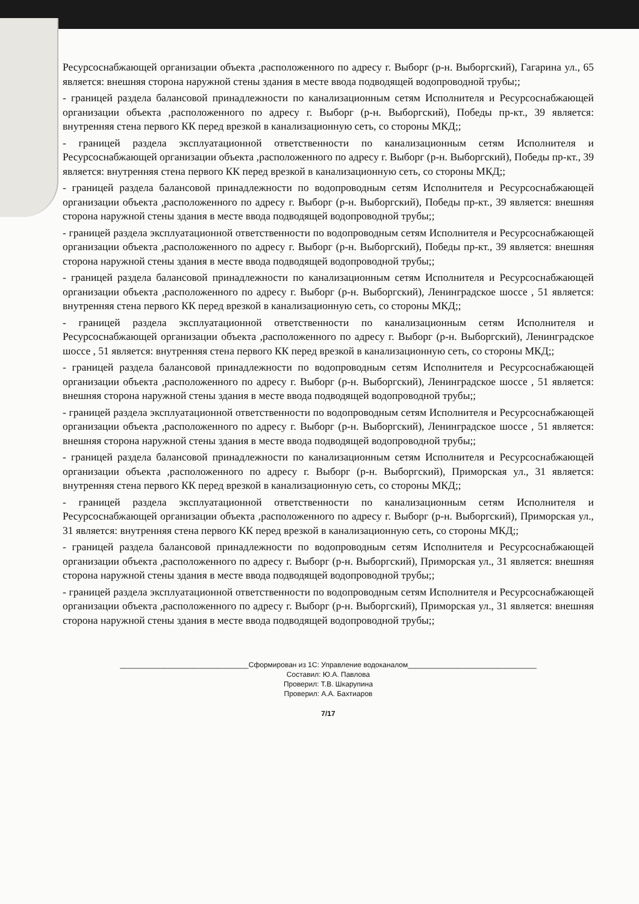Ресурсоснабжающей организации объекта ,расположенного по адресу г. Выборг (р-н. Выборгский), Гагарина ул., 65 является: внешняя сторона наружной стены здания в месте ввода подводящей водопроводной трубы;;
- границей раздела балансовой принадлежности по канализационным сетям Исполнителя и Ресурсоснабжающей организации объекта ,расположенного по адресу г. Выборг (р-н. Выборгский), Победы пр-кт., 39 является: внутренняя стена первого КК перед врезкой в канализационную сеть, со стороны МКД;;
- границей раздела эксплуатационной ответственности по канализационным сетям Исполнителя и Ресурсоснабжающей организации объекта ,расположенного по адресу г. Выборг (р-н. Выборгский), Победы пр-кт., 39 является: внутренняя стена первого КК перед врезкой в канализационную сеть, со стороны МКД;;
- границей раздела балансовой принадлежности по водопроводным сетям Исполнителя и Ресурсоснабжающей организации объекта ,расположенного по адресу г. Выборг (р-н. Выборгский), Победы пр-кт., 39 является: внешняя сторона наружной стены здания в месте ввода подводящей водопроводной трубы;;
- границей раздела эксплуатационной ответственности по водопроводным сетям Исполнителя и Ресурсоснабжающей организации объекта ,расположенного по адресу г. Выборг (р-н. Выборгский), Победы пр-кт., 39 является: внешняя сторона наружной стены здания в месте ввода подводящей водопроводной трубы;;
- границей раздела балансовой принадлежности по канализационным сетям Исполнителя и Ресурсоснабжающей организации объекта ,расположенного по адресу г. Выборг (р-н. Выборгский), Ленинградское шоссе , 51 является: внутренняя стена первого КК перед врезкой в канализационную сеть, со стороны МКД;;
- границей раздела эксплуатационной ответственности по канализационным сетям Исполнителя и Ресурсоснабжающей организации объекта ,расположенного по адресу г. Выборг (р-н. Выборгский), Ленинградское шоссе , 51 является: внутренняя стена первого КК перед врезкой в канализационную сеть, со стороны МКД;;
- границей раздела балансовой принадлежности по водопроводным сетям Исполнителя и Ресурсоснабжающей организации объекта ,расположенного по адресу г. Выборг (р-н. Выборгский), Ленинградское шоссе , 51 является: внешняя сторона наружной стены здания в месте ввода подводящей водопроводной трубы;;
- границей раздела эксплуатационной ответственности по водопроводным сетям Исполнителя и Ресурсоснабжающей организации объекта ,расположенного по адресу г. Выборг (р-н. Выборгский), Ленинградское шоссе , 51 является: внешняя сторона наружной стены здания в месте ввода подводящей водопроводной трубы;;
- границей раздела балансовой принадлежности по канализационным сетям Исполнителя и Ресурсоснабжающей организации объекта ,расположенного по адресу г. Выборг (р-н. Выборгский), Приморская ул., 31 является: внутренняя стена первого КК перед врезкой в канализационную сеть, со стороны МКД;;
- границей раздела эксплуатационной ответственности по канализационным сетям Исполнителя и Ресурсоснабжающей организации объекта ,расположенного по адресу г. Выборг (р-н. Выборгский), Приморская ул., 31 является: внутренняя стена первого КК перед врезкой в канализационную сеть, со стороны МКД;;
- границей раздела балансовой принадлежности по водопроводным сетям Исполнителя и Ресурсоснабжающей организации объекта ,расположенного по адресу г. Выборг (р-н. Выборгский), Приморская ул., 31 является: внешняя сторона наружной стены здания в месте ввода подводящей водопроводной трубы;;
- границей раздела эксплуатационной ответственности по водопроводным сетям Исполнителя и Ресурсоснабжающей организации объекта ,расположенного по адресу г. Выборг (р-н. Выборгский), Приморская ул., 31 является: внешняя сторона наружной стены здания в месте ввода подводящей водопроводной трубы;;
________________________________Сформирован из 1С: Управление водоканалом________________________________
Составил: Ю.А. Павлова
Проверил: Т.В. Шкарупина
Проверил: А.А. Бахтиаров
7/17